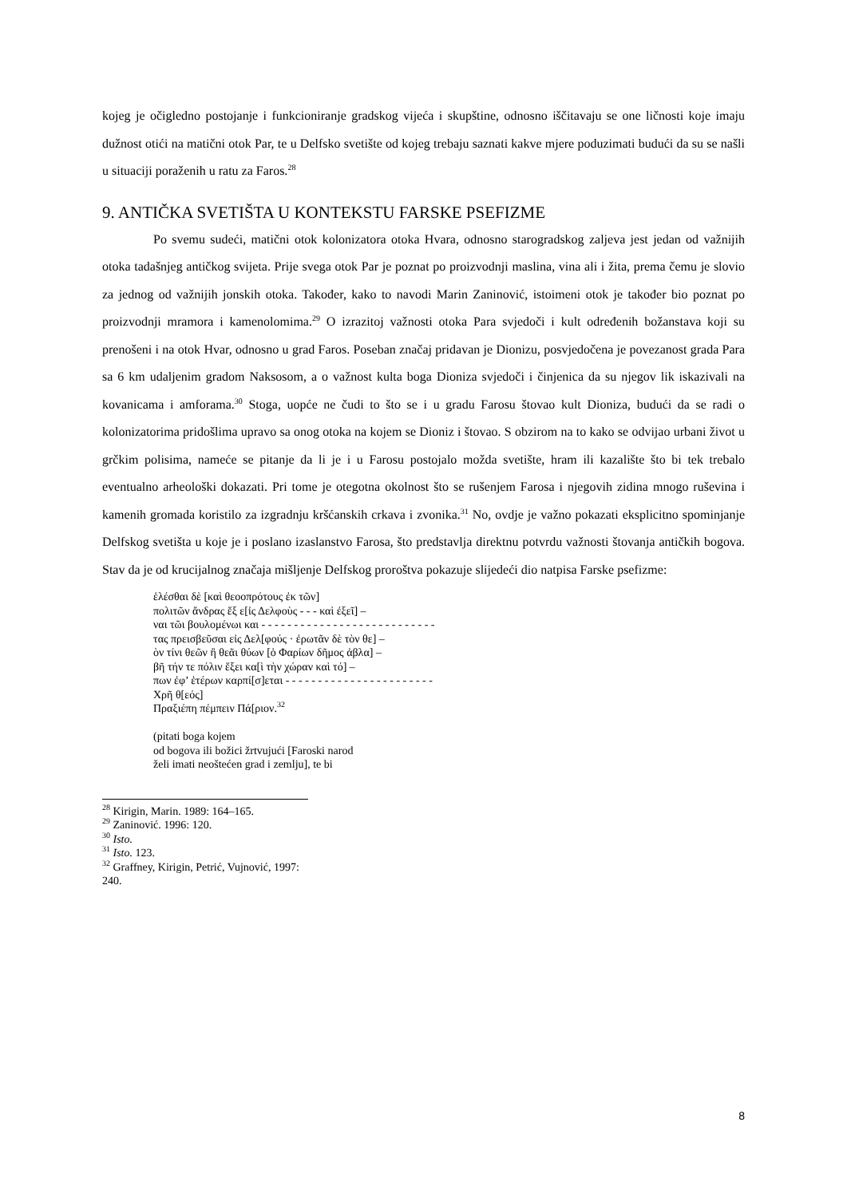kojeg je očigledno postojanje i funkcioniranje gradskog vijeća i skupštine, odnosno iščitavaju se one ličnosti koje imaju dužnost otići na matični otok Par, te u Delfsko svetište od kojeg trebaju saznati kakve mjere poduzimati budući da su se našli u situaciji poraženih u ratu za Faros.<sup>28</sup>
9. ANTIČKA SVETIŠTA U KONTEKSTU FARSKE PSEFIZME
Po svemu sudeći, matični otok kolonizatora otoka Hvara, odnosno starogradskog zaljeva jest jedan od važnijih otoka tadašnjeg antičkog svijeta. Prije svega otok Par je poznat po proizvodnji maslina, vina ali i žita, prema čemu je slovio za jednog od važnijih jonskih otoka. Također, kako to navodi Marin Zaninović, istoimeni otok je također bio poznat po proizvodnji mramora i kamenolomima.<sup>29</sup> O izrazitoj važnosti otoka Para svjedoči i kult određenih božanstava koji su prenošeni i na otok Hvar, odnosno u grad Faros. Poseban značaj pridavan je Dionizu, posvjedočena je povezanost grada Para sa 6 km udaljenim gradom Naksosom, a o važnost kulta boga Dioniza svjedoči i činjenica da su njegov lik iskazivali na kovanicama i amforama.<sup>30</sup> Stoga, uopće ne čudi to što se i u gradu Farosu štovao kult Dioniza, budući da se radi o kolonizatorima pridošlima upravo sa onog otoka na kojem se Dioniz i štovao. S obzirom na to kako se odvijao urbani život u grčkim polisima, nameće se pitanje da li je i u Farosu postojalo možda svetište, hram ili kazalište što bi tek trebalo eventualno arheološki dokazati. Pri tome je otegotna okolnost što se rušenjem Farosa i njegovih zidina mnogo ruševina i kamenih gromada koristilo za izgradnju kršćanskih crkava i zvonika.<sup>31</sup> No, ovdje je važno pokazati eksplicitno spominjanje Delfskog svetišta u koje je i poslano izaslanstvo Farosa, što predstavlja direktnu potvrdu važnosti štovanja antičkih bogova. Stav da je od krucijalnog značaja mišljenje Delfskog proroštva pokazuje slijedeći dio natpisa Farske psefizme:
ἑλέσθαι δὲ [καὶ θεοοπρότους ἐκ τῶν]
πολιτῶν ἄνδρας ἕξ ε[ἰς Δελφοὺς - - - καὶ ἐξεῖ] –
ναι τῶι βουλομένωι και - - - - - - - - - - - - - - - - - - - - - - - - - - -
τας πρεισβεῦσαι εἰς Δελ[φούς · ἐρωτᾶν δὲ τὸν θε] –
ὸν τίνι θεῶν ἢ θεᾶι θύων [ὁ Φαρίων δῆμος ἀβλα] –
βῆ τήν τε πόλιν ἕξει κα[ὶ τὴν χώραν καὶ τό] –
πων ἐφ’ ἑτέρων καρπί[σ]εται - - - - - - - - - - - - - - - - - - - - - - -
Χρῆ θ[εός]
Πραξιέπη πέμπειν Πά[ριον.<sup>32</sup>
(pitati boga kojem
od bogova ili božici žrtvujući [Faroski narod
želi imati neoštećen grad i zemlju], te bi
<sup>28</sup> Kirigin, Marin. 1989: 164–165.
<sup>29</sup> Zaninović. 1996: 120.
<sup>30</sup> Isto.
<sup>31</sup> Isto. 123.
<sup>32</sup> Graffney, Kirigin, Petrić, Vujnović, 1997: 240.
8